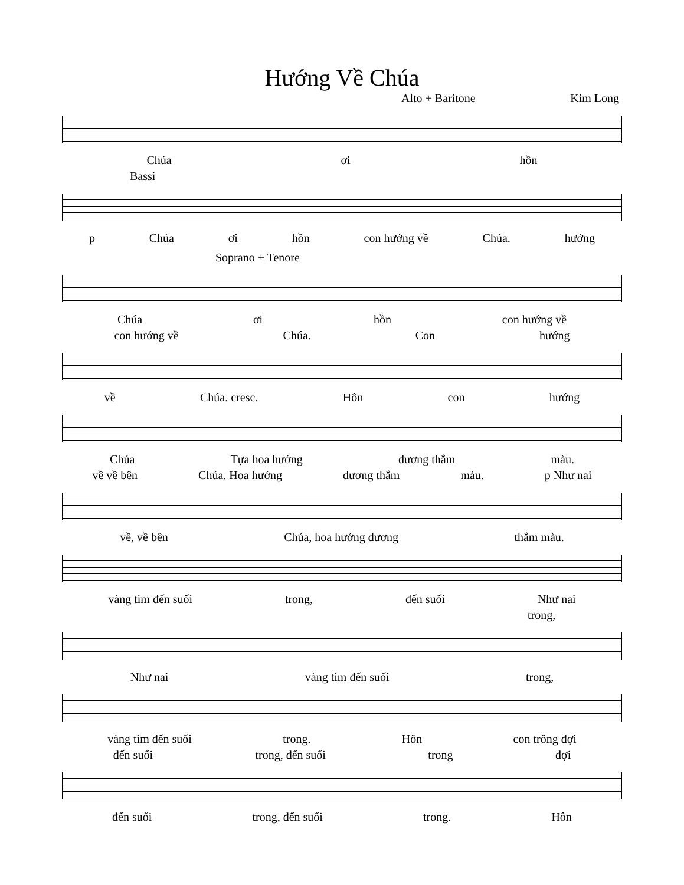Hướng Về Chúa
Alto + Baritone Kim Long
Chúa ơi hồn
Bassi
p Chúa ơi hồn con hướng về Chúa. hướng
Soprano + Tenore
Chúa ơi hồn con hướng về
con hướng về Chúa. Con hướng
về Chúa. cresc. Hôn con hướng
Chúa Tựa hoa hướng dương thắm màu.
về về bên Chúa. Hoa hướng dương thắm màu. p Như nai
về, về bên Chúa, hoa hướng dương thắm màu.
vàng tìm đến suối trong, đến suối Như nai
trong,
Như nai vàng tìm đến suối trong,
vàng tìm đến suối trong. Hôn con trông đợi
đến suối trong, đến suối trong đợi
đến suối trong, đến suối trong. Hôn